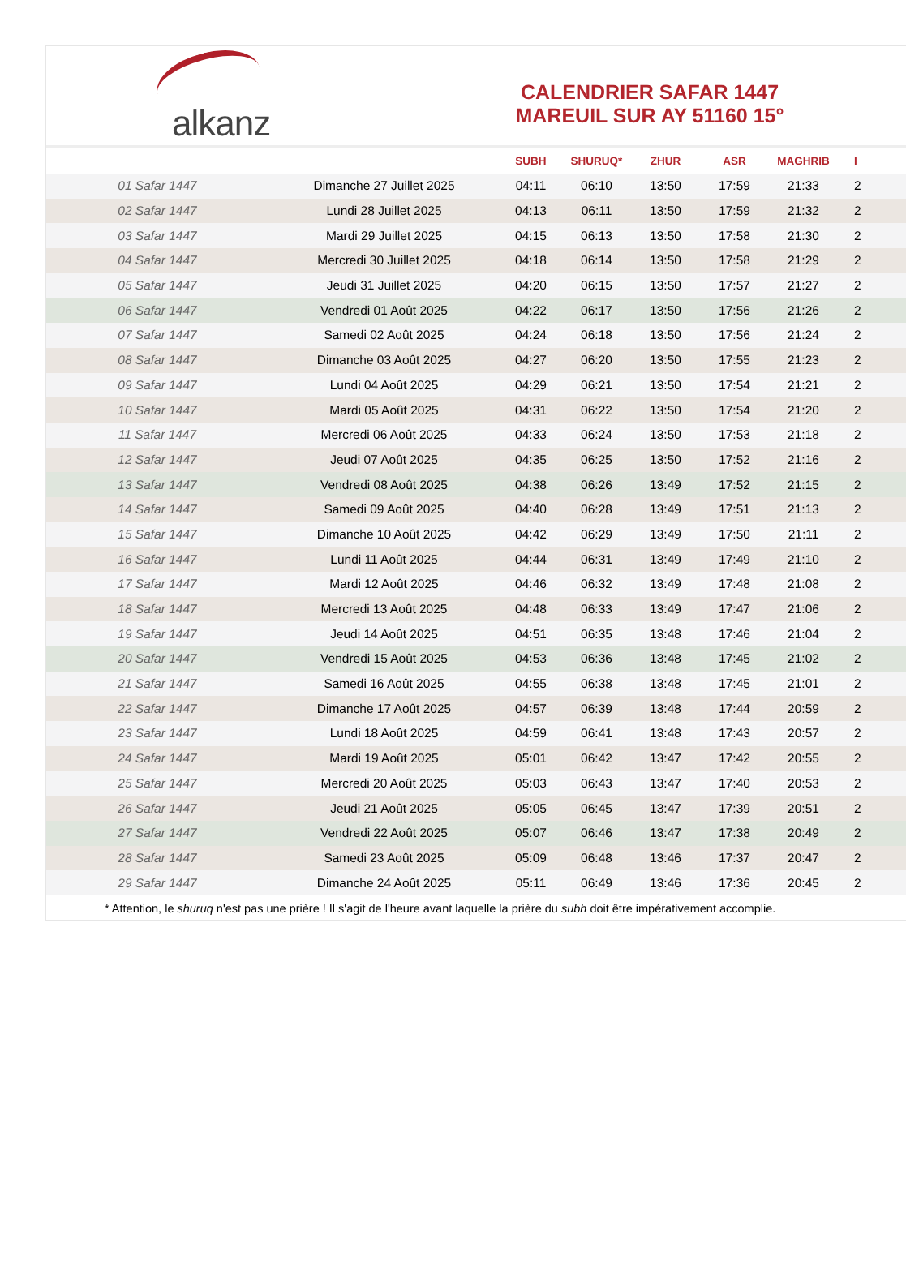alkanz
CALENDRIER SAFAR 1447
MAREUIL SUR AY 51160 15°
| | | SUBH | SHURUQ* | ZHUR | ASR | MAGHRIB | I |
| --- | --- | --- | --- | --- | --- | --- | --- |
| 01 Safar 1447 | Dimanche 27 Juillet 2025 | 04:11 | 06:10 | 13:50 | 17:59 | 21:33 | 2 |
| 02 Safar 1447 | Lundi 28 Juillet 2025 | 04:13 | 06:11 | 13:50 | 17:59 | 21:32 | 2 |
| 03 Safar 1447 | Mardi 29 Juillet 2025 | 04:15 | 06:13 | 13:50 | 17:58 | 21:30 | 2 |
| 04 Safar 1447 | Mercredi 30 Juillet 2025 | 04:18 | 06:14 | 13:50 | 17:58 | 21:29 | 2 |
| 05 Safar 1447 | Jeudi 31 Juillet 2025 | 04:20 | 06:15 | 13:50 | 17:57 | 21:27 | 2 |
| 06 Safar 1447 | Vendredi 01 Août 2025 | 04:22 | 06:17 | 13:50 | 17:56 | 21:26 | 2 |
| 07 Safar 1447 | Samedi 02 Août 2025 | 04:24 | 06:18 | 13:50 | 17:56 | 21:24 | 2 |
| 08 Safar 1447 | Dimanche 03 Août 2025 | 04:27 | 06:20 | 13:50 | 17:55 | 21:23 | 2 |
| 09 Safar 1447 | Lundi 04 Août 2025 | 04:29 | 06:21 | 13:50 | 17:54 | 21:21 | 2 |
| 10 Safar 1447 | Mardi 05 Août 2025 | 04:31 | 06:22 | 13:50 | 17:54 | 21:20 | 2 |
| 11 Safar 1447 | Mercredi 06 Août 2025 | 04:33 | 06:24 | 13:50 | 17:53 | 21:18 | 2 |
| 12 Safar 1447 | Jeudi 07 Août 2025 | 04:35 | 06:25 | 13:50 | 17:52 | 21:16 | 2 |
| 13 Safar 1447 | Vendredi 08 Août 2025 | 04:38 | 06:26 | 13:49 | 17:52 | 21:15 | 2 |
| 14 Safar 1447 | Samedi 09 Août 2025 | 04:40 | 06:28 | 13:49 | 17:51 | 21:13 | 2 |
| 15 Safar 1447 | Dimanche 10 Août 2025 | 04:42 | 06:29 | 13:49 | 17:50 | 21:11 | 2 |
| 16 Safar 1447 | Lundi 11 Août 2025 | 04:44 | 06:31 | 13:49 | 17:49 | 21:10 | 2 |
| 17 Safar 1447 | Mardi 12 Août 2025 | 04:46 | 06:32 | 13:49 | 17:48 | 21:08 | 2 |
| 18 Safar 1447 | Mercredi 13 Août 2025 | 04:48 | 06:33 | 13:49 | 17:47 | 21:06 | 2 |
| 19 Safar 1447 | Jeudi 14 Août 2025 | 04:51 | 06:35 | 13:48 | 17:46 | 21:04 | 2 |
| 20 Safar 1447 | Vendredi 15 Août 2025 | 04:53 | 06:36 | 13:48 | 17:45 | 21:02 | 2 |
| 21 Safar 1447 | Samedi 16 Août 2025 | 04:55 | 06:38 | 13:48 | 17:45 | 21:01 | 2 |
| 22 Safar 1447 | Dimanche 17 Août 2025 | 04:57 | 06:39 | 13:48 | 17:44 | 20:59 | 2 |
| 23 Safar 1447 | Lundi 18 Août 2025 | 04:59 | 06:41 | 13:48 | 17:43 | 20:57 | 2 |
| 24 Safar 1447 | Mardi 19 Août 2025 | 05:01 | 06:42 | 13:47 | 17:42 | 20:55 | 2 |
| 25 Safar 1447 | Mercredi 20 Août 2025 | 05:03 | 06:43 | 13:47 | 17:40 | 20:53 | 2 |
| 26 Safar 1447 | Jeudi 21 Août 2025 | 05:05 | 06:45 | 13:47 | 17:39 | 20:51 | 2 |
| 27 Safar 1447 | Vendredi 22 Août 2025 | 05:07 | 06:46 | 13:47 | 17:38 | 20:49 | 2 |
| 28 Safar 1447 | Samedi 23 Août 2025 | 05:09 | 06:48 | 13:46 | 17:37 | 20:47 | 2 |
| 29 Safar 1447 | Dimanche 24 Août 2025 | 05:11 | 06:49 | 13:46 | 17:36 | 20:45 | 2 |
* Attention, le shuruq n'est pas une prière ! Il s'agit de l'heure avant laquelle la prière du subh doit être impérativement accomplie.